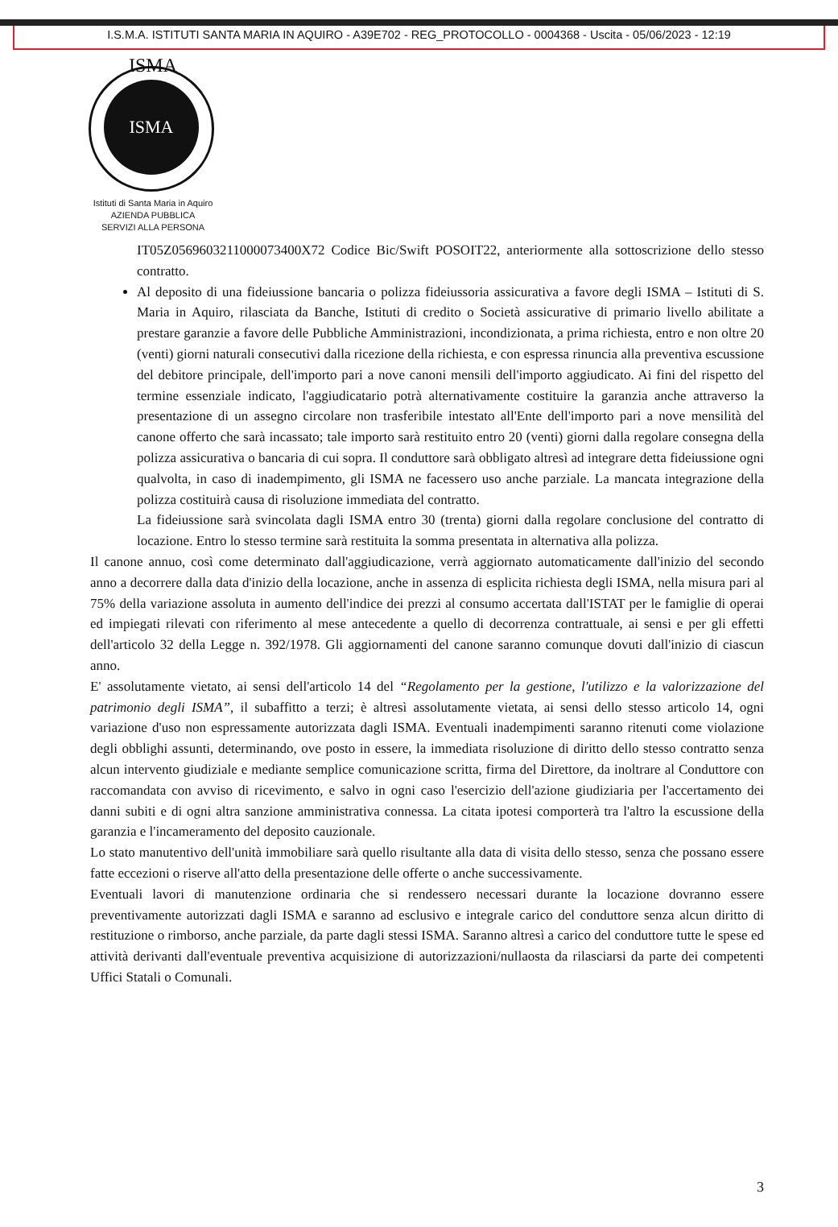I.S.M.A. ISTITUTI SANTA MARIA IN AQUIRO - A39E702 - REG_PROTOCOLLO - 0004368 - Uscita - 05/06/2023 - 12:19
ISMA
ISMA
Istituti di Santa Maria in Aquiro
AZIENDA PUBBLICA
SERVIZI ALLA PERSONA
IT05Z0569603211000073400X72 Codice Bic/Swift POSOIT22, anteriormente alla sottoscrizione dello stesso contratto.
Al deposito di una fideiussione bancaria o polizza fideiussoria assicurativa a favore degli ISMA – Istituti di S. Maria in Aquiro, rilasciata da Banche, Istituti di credito o Società assicurative di primario livello abilitate a prestare garanzie a favore delle Pubbliche Amministrazioni, incondizionata, a prima richiesta, entro e non oltre 20 (venti) giorni naturali consecutivi dalla ricezione della richiesta, e con espressa rinuncia alla preventiva escussione del debitore principale, dell'importo pari a nove canoni mensili dell'importo aggiudicato. Ai fini del rispetto del termine essenziale indicato, l'aggiudicatario potrà alternativamente costituire la garanzia anche attraverso la presentazione di un assegno circolare non trasferibile intestato all'Ente dell'importo pari a nove mensilità del canone offerto che sarà incassato; tale importo sarà restituito entro 20 (venti) giorni dalla regolare consegna della polizza assicurativa o bancaria di cui sopra. Il conduttore sarà obbligato altresì ad integrare detta fideiussione ogni qualvolta, in caso di inadempimento, gli ISMA ne facessero uso anche parziale. La mancata integrazione della polizza costituirà causa di risoluzione immediata del contratto.
La fideiussione sarà svincolata dagli ISMA entro 30 (trenta) giorni dalla regolare conclusione del contratto di locazione. Entro lo stesso termine sarà restituita la somma presentata in alternativa alla polizza.
Il canone annuo, così come determinato dall'aggiudicazione, verrà aggiornato automaticamente dall'inizio del secondo anno a decorrere dalla data d'inizio della locazione, anche in assenza di esplicita richiesta degli ISMA, nella misura pari al 75% della variazione assoluta in aumento dell'indice dei prezzi al consumo accertata dall'ISTAT per le famiglie di operai ed impiegati rilevati con riferimento al mese antecedente a quello di decorrenza contrattuale, ai sensi e per gli effetti dell'articolo 32 della Legge n. 392/1978. Gli aggiornamenti del canone saranno comunque dovuti dall'inizio di ciascun anno.
E' assolutamente vietato, ai sensi dell'articolo 14 del “Regolamento per la gestione, l'utilizzo e la valorizzazione del patrimonio degli ISMA”, il subaffitto a terzi; è altresì assolutamente vietata, ai sensi dello stesso articolo 14, ogni variazione d'uso non espressamente autorizzata dagli ISMA. Eventuali inadempimenti saranno ritenuti come violazione degli obblighi assunti, determinando, ove posto in essere, la immediata risoluzione di diritto dello stesso contratto senza alcun intervento giudiziale e mediante semplice comunicazione scritta, firma del Direttore, da inoltrare al Conduttore con raccomandata con avviso di ricevimento, e salvo in ogni caso l'esercizio dell'azione giudiziaria per l'accertamento dei danni subiti e di ogni altra sanzione amministrativa connessa. La citata ipotesi comporterà tra l'altro la escussione della garanzia e l'incameramento del deposito cauzionale.
Lo stato manutentivo dell'unità immobiliare sarà quello risultante alla data di visita dello stesso, senza che possano essere fatte eccezioni o riserve all'atto della presentazione delle offerte o anche successivamente.
Eventuali lavori di manutenzione ordinaria che si rendessero necessari durante la locazione dovranno essere preventivamente autorizzati dagli ISMA e saranno ad esclusivo e integrale carico del conduttore senza alcun diritto di restituzione o rimborso, anche parziale, da parte dagli stessi ISMA. Saranno altresì a carico del conduttore tutte le spese ed attività derivanti dall'eventuale preventiva acquisizione di autorizzazioni/nullaosta da rilasciarsi da parte dei competenti Uffici Statali o Comunali.
3